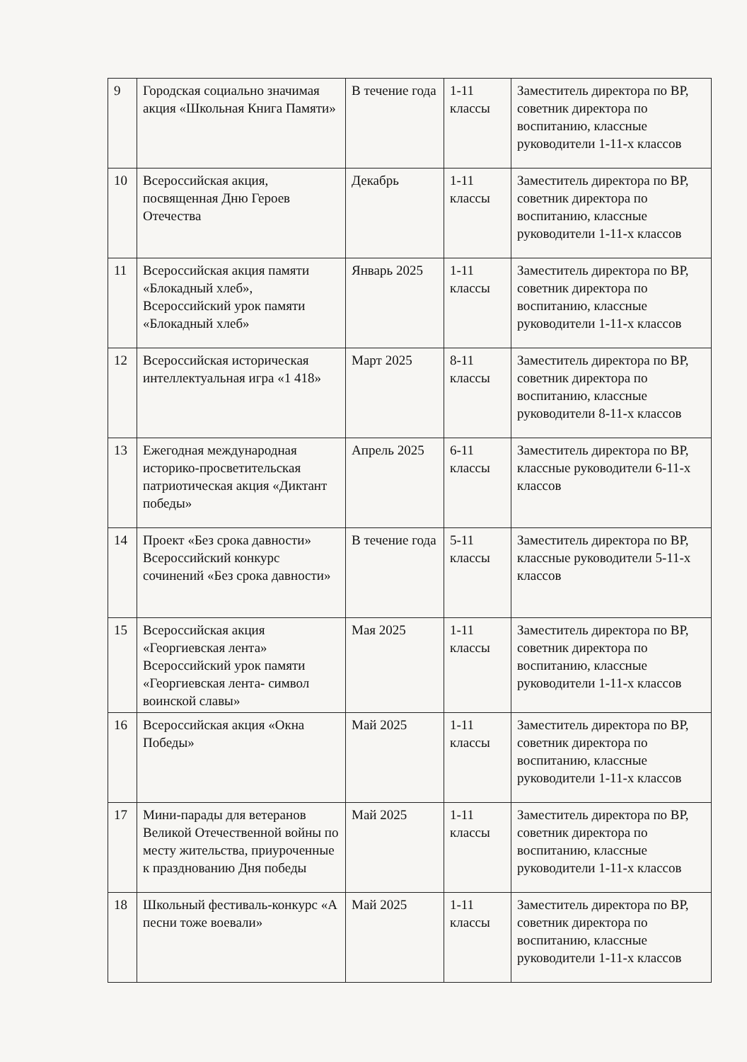| 9 | Городская социально значимая акция «Школьная Книга Памяти» | В течение года | 1-11 классы | Заместитель директора по ВР, советник директора по воспитанию, классные руководители 1-11-х классов |
| 10 | Всероссийская акция, посвященная Дню Героев Отечества | Декабрь | 1-11 классы | Заместитель директора по ВР, советник директора по воспитанию, классные руководители 1-11-х классов |
| 11 | Всероссийская акция памяти «Блокадный хлеб», Всероссийский урок памяти «Блокадный хлеб» | Январь 2025 | 1-11 классы | Заместитель директора по ВР, советник директора по воспитанию, классные руководители 1-11-х классов |
| 12 | Всероссийская историческая интеллектуальная игра «1 418» | Март 2025 | 8-11 классы | Заместитель директора по ВР, советник директора по воспитанию, классные руководители 8-11-х классов |
| 13 | Ежегодная международная историко-просветительская патриотическая акция «Диктант победы» | Апрель 2025 | 6-11 классы | Заместитель директора по ВР, классные руководители 6-11-х классов |
| 14 | Проект «Без срока давности» Всероссийский конкурс сочинений «Без срока давности» | В течение года | 5-11 классы | Заместитель директора по ВР, классные руководители 5-11-х классов |
| 15 | Всероссийская акция «Георгиевская лента» Всероссийский урок памяти «Георгиевская лента- символ воинской славы» | Мая 2025 | 1-11 классы | Заместитель директора по ВР, советник директора по воспитанию, классные руководители 1-11-х классов |
| 16 | Всероссийская акция «Окна Победы» | Май 2025 | 1-11 классы | Заместитель директора по ВР, советник директора по воспитанию, классные руководители 1-11-х классов |
| 17 | Мини-парады для ветеранов Великой Отечественной войны по месту жительства, приуроченные к празднованию Дня победы | Май 2025 | 1-11 классы | Заместитель директора по ВР, советник директора по воспитанию, классные руководители 1-11-х классов |
| 18 | Школьный фестиваль-конкурс «А песни тоже воевали» | Май 2025 | 1-11 классы | Заместитель директора по ВР, советник директора по воспитанию, классные руководители 1-11-х классов |